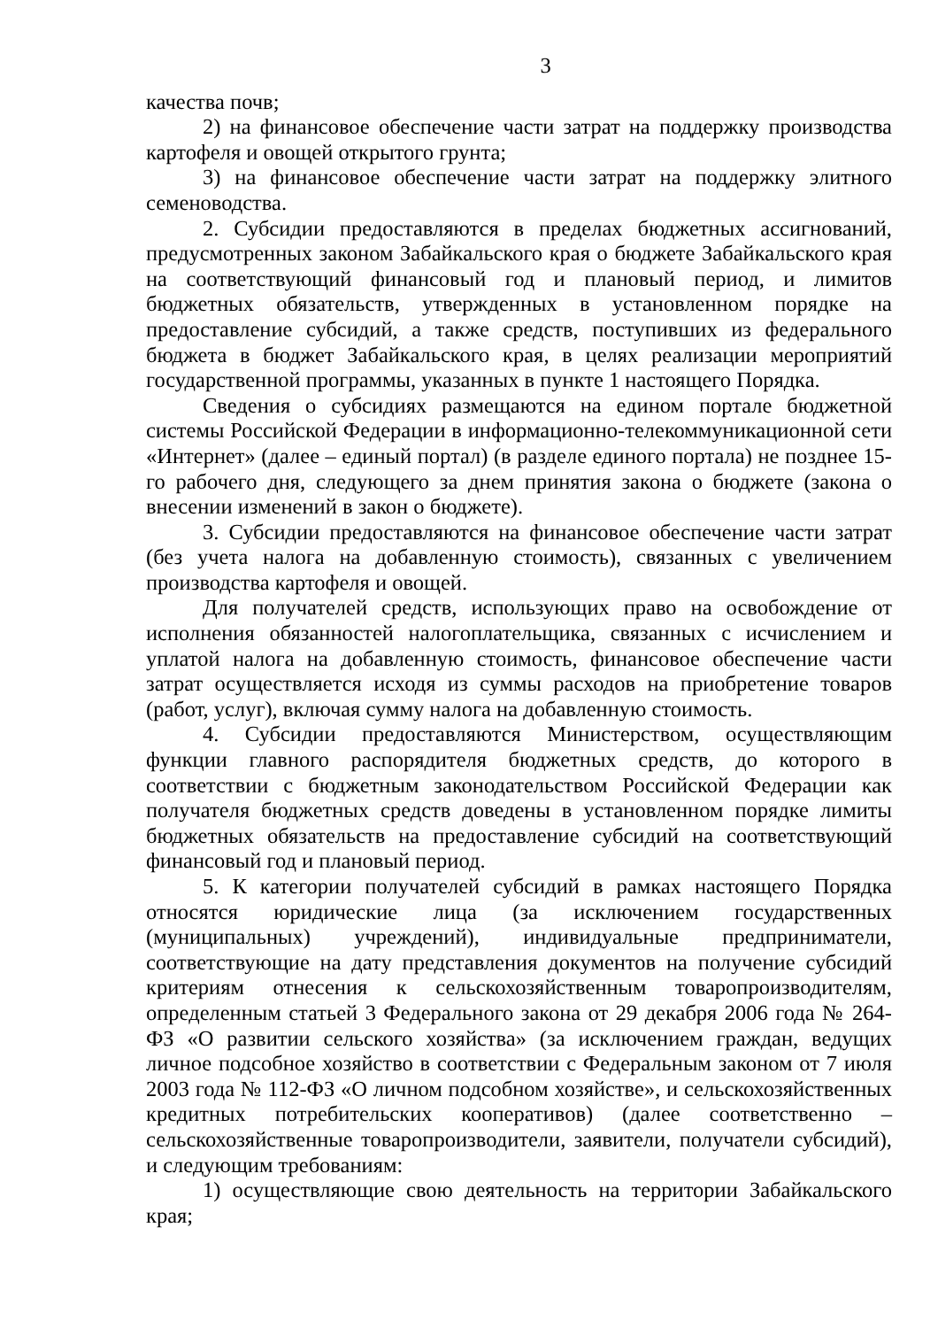3
качества почв;
2) на финансовое обеспечение части затрат на поддержку производства картофеля и овощей открытого грунта;
3) на финансовое обеспечение части затрат на поддержку элитного семеноводства.
2. Субсидии предоставляются в пределах бюджетных ассигнований, предусмотренных законом Забайкальского края о бюджете Забайкальского края на соответствующий финансовый год и плановый период, и лимитов бюджетных обязательств, утвержденных в установленном порядке на предоставление субсидий, а также средств, поступивших из федерального бюджета в бюджет Забайкальского края, в целях реализации мероприятий государственной программы, указанных в пункте 1 настоящего Порядка.
Сведения о субсидиях размещаются на едином портале бюджетной системы Российской Федерации в информационно-телекоммуникационной сети «Интернет» (далее – единый портал) (в разделе единого портала) не позднее 15-го рабочего дня, следующего за днем принятия закона о бюджете (закона о внесении изменений в закон о бюджете).
3. Субсидии предоставляются на финансовое обеспечение части затрат (без учета налога на добавленную стоимость), связанных с увеличением производства картофеля и овощей.
Для получателей средств, использующих право на освобождение от исполнения обязанностей налогоплательщика, связанных с исчислением и уплатой налога на добавленную стоимость, финансовое обеспечение части затрат осуществляется исходя из суммы расходов на приобретение товаров (работ, услуг), включая сумму налога на добавленную стоимость.
4. Субсидии предоставляются Министерством, осуществляющим функции главного распорядителя бюджетных средств, до которого в соответствии с бюджетным законодательством Российской Федерации как получателя бюджетных средств доведены в установленном порядке лимиты бюджетных обязательств на предоставление субсидий на соответствующий финансовый год и плановый период.
5. К категории получателей субсидий в рамках настоящего Порядка относятся юридические лица (за исключением государственных (муниципальных) учреждений), индивидуальные предприниматели, соответствующие на дату представления документов на получение субсидий критериям отнесения к сельскохозяйственным товаропроизводителям, определенным статьей 3 Федерального закона от 29 декабря 2006 года № 264-ФЗ «О развитии сельского хозяйства» (за исключением граждан, ведущих личное подсобное хозяйство в соответствии с Федеральным законом от 7 июля 2003 года № 112-ФЗ «О личном подсобном хозяйстве», и сельскохозяйственных кредитных потребительских кооперативов) (далее соответственно – сельскохозяйственные товаропроизводители, заявители, получатели субсидий), и следующим требованиям:
1) осуществляющие свою деятельность на территории Забайкальского края;